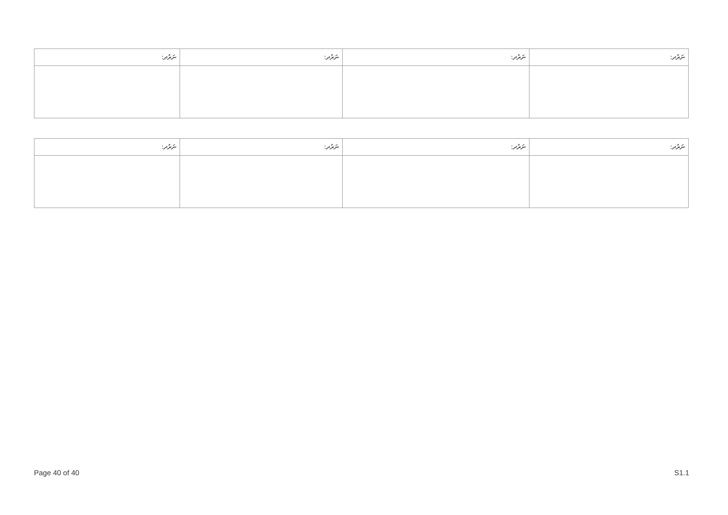| :ނަރުދ | :ނަރުދ | :ނަރުދ | :ނަރުދ |
| --- | --- | --- | --- |
| :ނަރުދ | :ނަރުދ | :ނަރުދ | :ނަރުދ |
| --- | --- | --- | --- |
Page 40 of 40 S1.1